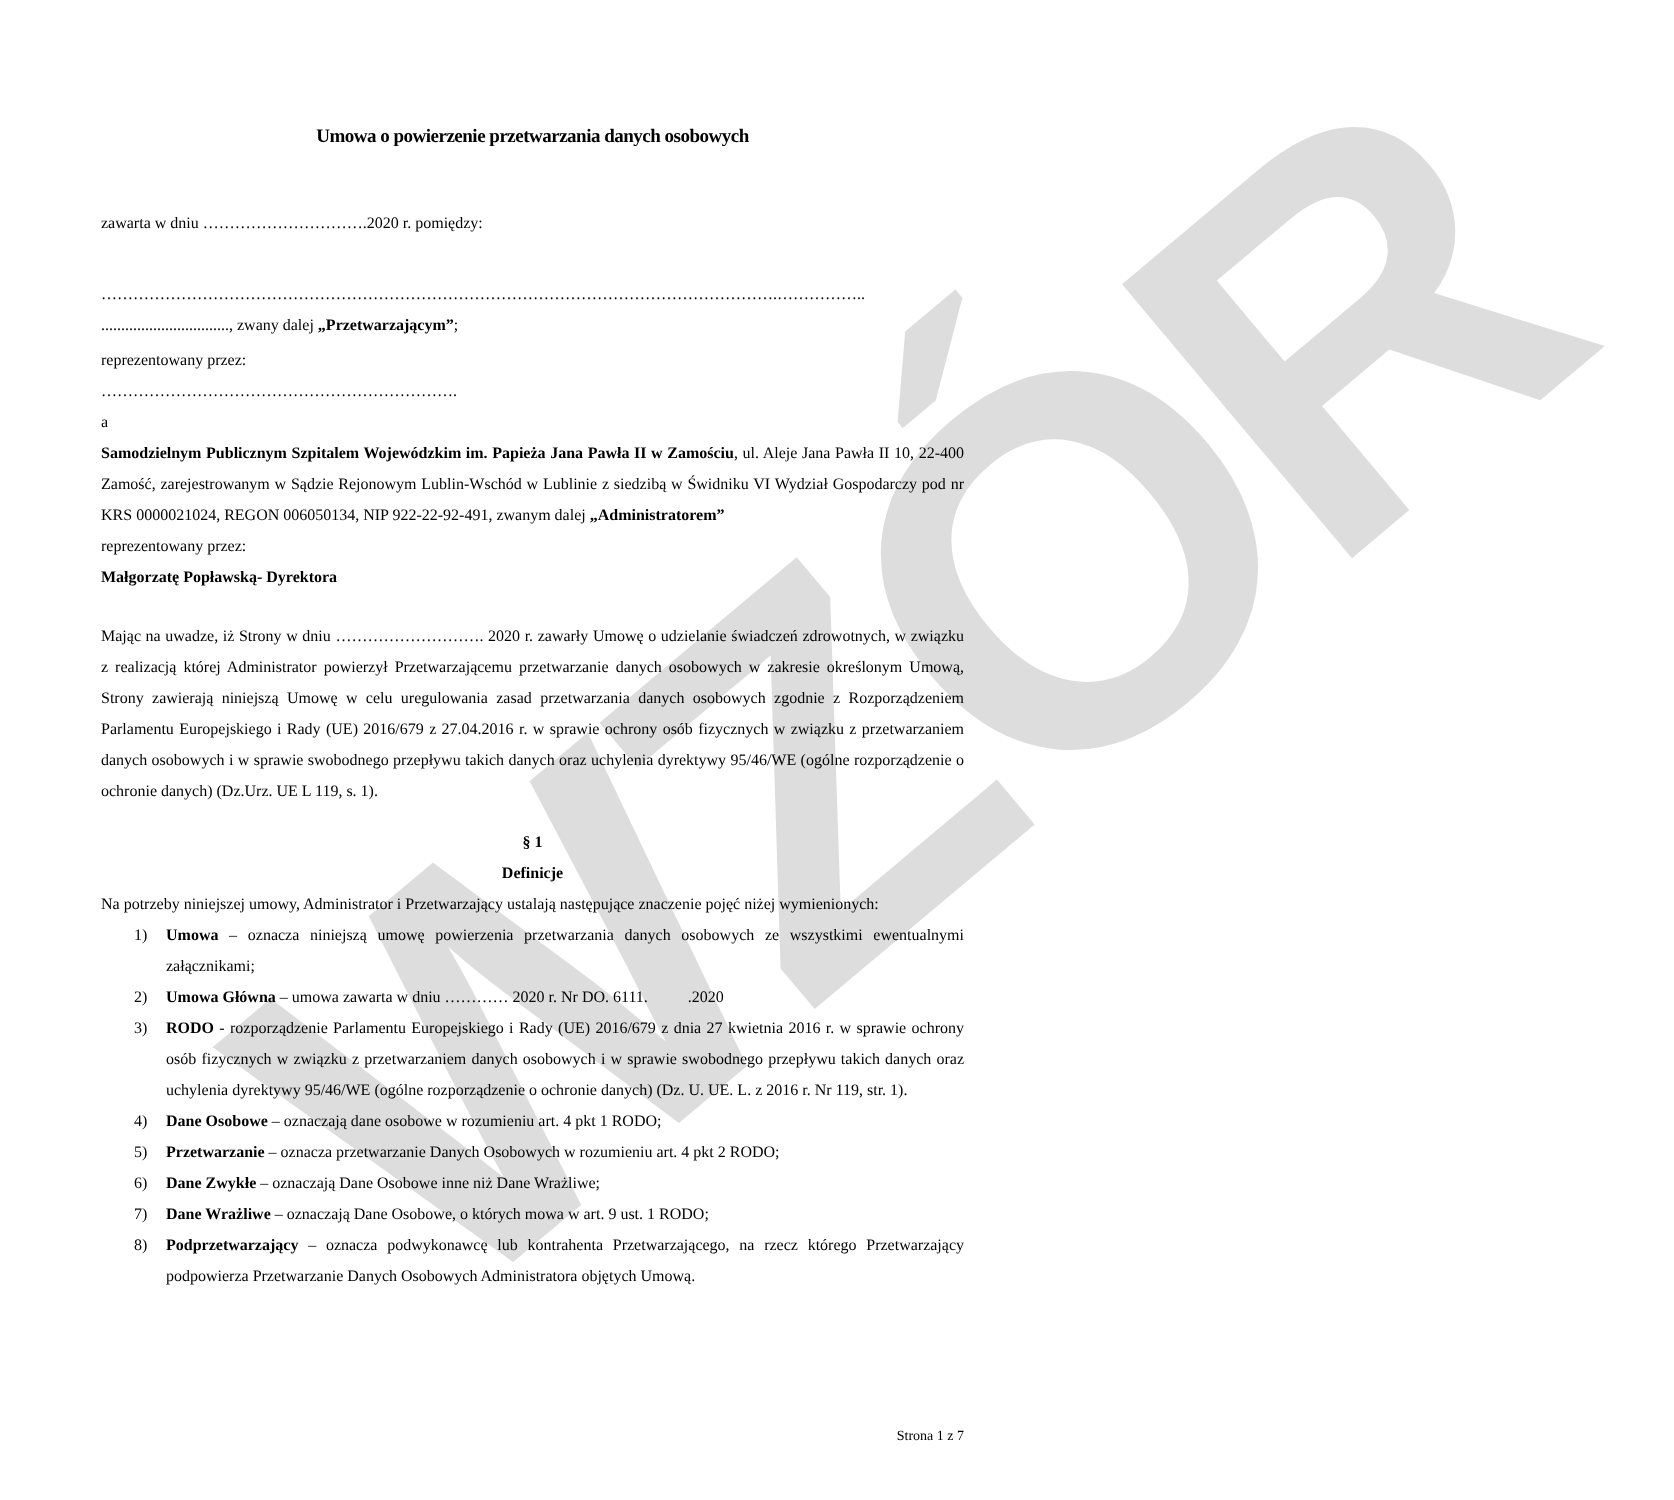WZÓR
Umowa o powierzenie przetwarzania danych osobowych
zawarta w dniu ………………………….2020 r. pomiędzy:
……………………………………………………………………………………………………………….……………..
................................, zwany dalej „Przetwarzającym”;
reprezentowany przez:
………………………………………………………….
a
Samodzielnym Publicznym Szpitalem Wojewódzkim im. Papieża Jana Pawła II w Zamościu, ul. Aleje Jana Pawła II 10, 22-400 Zamość, zarejestrowanym w Sądzie Rejonowym Lublin-Wschód w Lublinie z siedzibą w Świdniku VI Wydział Gospodarczy pod nr KRS 0000021024, REGON 006050134, NIP 922-22-92-491, zwanym dalej „Administratorem”
reprezentowany przez:
Małgorzatę Popławską- Dyrektora
Mając na uwadze, iż Strony w dniu ………………………. 2020 r. zawarły Umowę o udzielanie świadczeń zdrowotnych, w związku z realizacją której Administrator powierzył Przetwarzającemu przetwarzanie danych osobowych w zakresie określonym Umową, Strony zawierają niniejszą Umowę w celu uregulowania zasad przetwarzania danych osobowych zgodnie z Rozporządzeniem Parlamentu Europejskiego i Rady (UE) 2016/679 z 27.04.2016 r. w sprawie ochrony osób fizycznych w związku z przetwarzaniem danych osobowych i w sprawie swobodnego przepływu takich danych oraz uchylenia dyrektywy 95/46/WE (ogólne rozporządzenie o ochronie danych) (Dz.Urz. UE L 119, s. 1).
§ 1
Definicje
Na potrzeby niniejszej umowy, Administrator i Przetwarzający ustalają następujące znaczenie pojęć niżej wymienionych:
1) Umowa – oznacza niniejszą umowę powierzenia przetwarzania danych osobowych ze wszystkimi ewentualnymi załącznikami;
2) Umowa Główna – umowa zawarta w dniu ………… 2020 r. Nr DO. 6111. .2020
3) RODO - rozporządzenie Parlamentu Europejskiego i Rady (UE) 2016/679 z dnia 27 kwietnia 2016 r. w sprawie ochrony osób fizycznych w związku z przetwarzaniem danych osobowych i w sprawie swobodnego przepływu takich danych oraz uchylenia dyrektywy 95/46/WE (ogólne rozporządzenie o ochronie danych) (Dz. U. UE. L. z 2016 r. Nr 119, str. 1).
4) Dane Osobowe – oznaczają dane osobowe w rozumieniu art. 4 pkt 1 RODO;
5) Przetwarzanie – oznacza przetwarzanie Danych Osobowych w rozumieniu art. 4 pkt 2 RODO;
6) Dane Zwykłe – oznaczają Dane Osobowe inne niż Dane Wrażliwe;
7) Dane Wrażliwe – oznaczają Dane Osobowe, o których mowa w art. 9 ust. 1 RODO;
8) Podprzetwarzający – oznacza podwykonawcę lub kontrahenta Przetwarzającego, na rzecz którego Przetwarzający podpowierza Przetwarzanie Danych Osobowych Administratora objętych Umową.
Strona 1 z 7